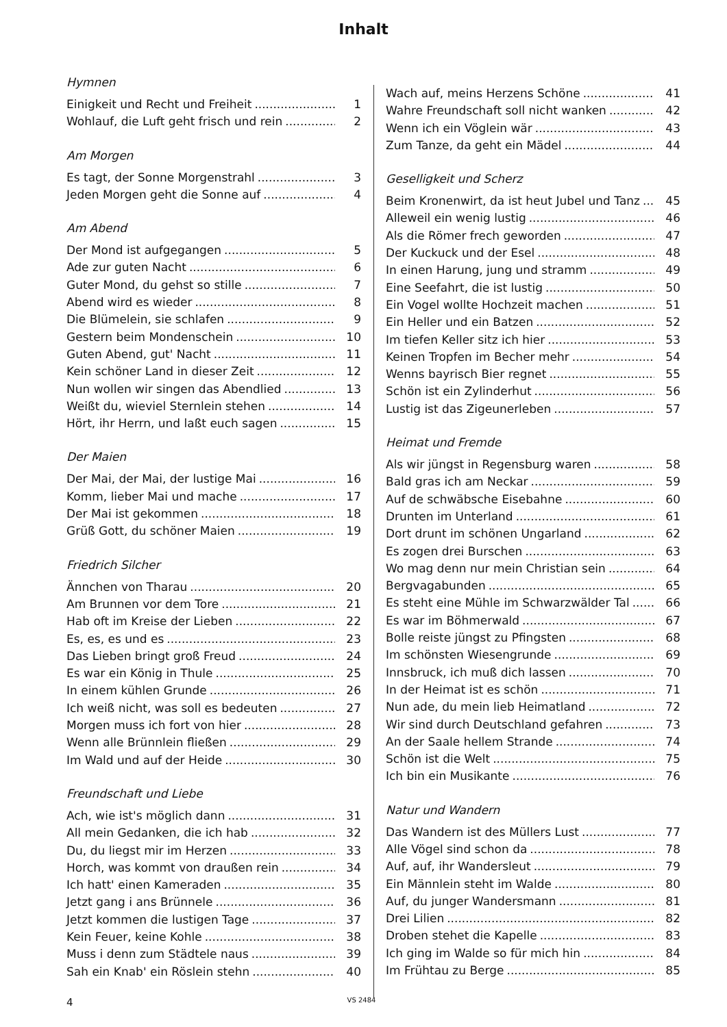Inhalt
Hymnen
Einigkeit und Recht und Freiheit 1
Wohlauf, die Luft geht frisch und rein 2
Am Morgen
Es tagt, der Sonne Morgenstrahl 3
Jeden Morgen geht die Sonne auf 4
Am Abend
Der Mond ist aufgegangen 5
Ade zur guten Nacht 6
Guter Mond, du gehst so stille 7
Abend wird es wieder 8
Die Blümelein, sie schlafen 9
Gestern beim Mondenschein 10
Guten Abend, gut' Nacht 11
Kein schöner Land in dieser Zeit 12
Nun wollen wir singen das Abendlied 13
Weißt du, wieviel Sternlein stehen 14
Hört, ihr Herrn, und laßt euch sagen 15
Der Maien
Der Mai, der Mai, der lustige Mai 16
Komm, lieber Mai und mache 17
Der Mai ist gekommen 18
Grüß Gott, du schöner Maien 19
Friedrich Silcher
Ännchen von Tharau 20
Am Brunnen vor dem Tore 21
Hab oft im Kreise der Lieben 22
Es, es, es und es 23
Das Lieben bringt groß Freud 24
Es war ein König in Thule 25
In einem kühlen Grunde 26
Ich weiß nicht, was soll es bedeuten 27
Morgen muss ich fort von hier 28
Wenn alle Brünnlein fließen 29
Im Wald und auf der Heide 30
Freundschaft und Liebe
Ach, wie ist's möglich dann 31
All mein Gedanken, die ich hab 32
Du, du liegst mir im Herzen 33
Horch, was kommt von draußen rein 34
Ich hatt' einen Kameraden 35
Jetzt gang i ans Brünnele 36
Jetzt kommen die lustigen Tage 37
Kein Feuer, keine Kohle 38
Muss i denn zum Städtele naus 39
Sah ein Knab' ein Röslein stehn 40
Wach auf, meins Herzens Schöne 41
Wahre Freundschaft soll nicht wanken 42
Wenn ich ein Vöglein wär 43
Zum Tanze, da geht ein Mädel 44
Geselligkeit und Scherz
Beim Kronenwirt, da ist heut Jubel und Tanz 45
Alleweil ein wenig lustig 46
Als die Römer frech geworden 47
Der Kuckuck und der Esel 48
In einen Harung, jung und stramm 49
Eine Seefahrt, die ist lustig 50
Ein Vogel wollte Hochzeit machen 51
Ein Heller und ein Batzen 52
Im tiefen Keller sitz ich hier 53
Keinen Tropfen im Becher mehr 54
Wenns bayrisch Bier regnet 55
Schön ist ein Zylinderhut 56
Lustig ist das Zigeunerleben 57
Heimat und Fremde
Als wir jüngst in Regensburg waren 58
Bald gras ich am Neckar 59
Auf de schwäbsche Eisebahne 60
Drunten im Unterland 61
Dort drunt im schönen Ungarland 62
Es zogen drei Burschen 63
Wo mag denn nur mein Christian sein 64
Bergvagabunden 65
Es steht eine Mühle im Schwarzwälder Tal 66
Es war im Böhmerwald 67
Bolle reiste jüngst zu Pfingsten 68
Im schönsten Wiesengrunde 69
Innsbruck, ich muß dich lassen 70
In der Heimat ist es schön 71
Nun ade, du mein lieb Heimatland 72
Wir sind durch Deutschland gefahren 73
An der Saale hellem Strande 74
Schön ist die Welt 75
Ich bin ein Musikante 76
Natur und Wandern
Das Wandern ist des Müllers Lust 77
Alle Vögel sind schon da 78
Auf, auf, ihr Wandersleut 79
Ein Männlein steht im Walde 80
Auf, du junger Wandersmann 81
Drei Lilien 82
Droben stehet die Kapelle 83
Ich ging im Walde so für mich hin 84
Im Frühtau zu Berge 85
4 VS 2484